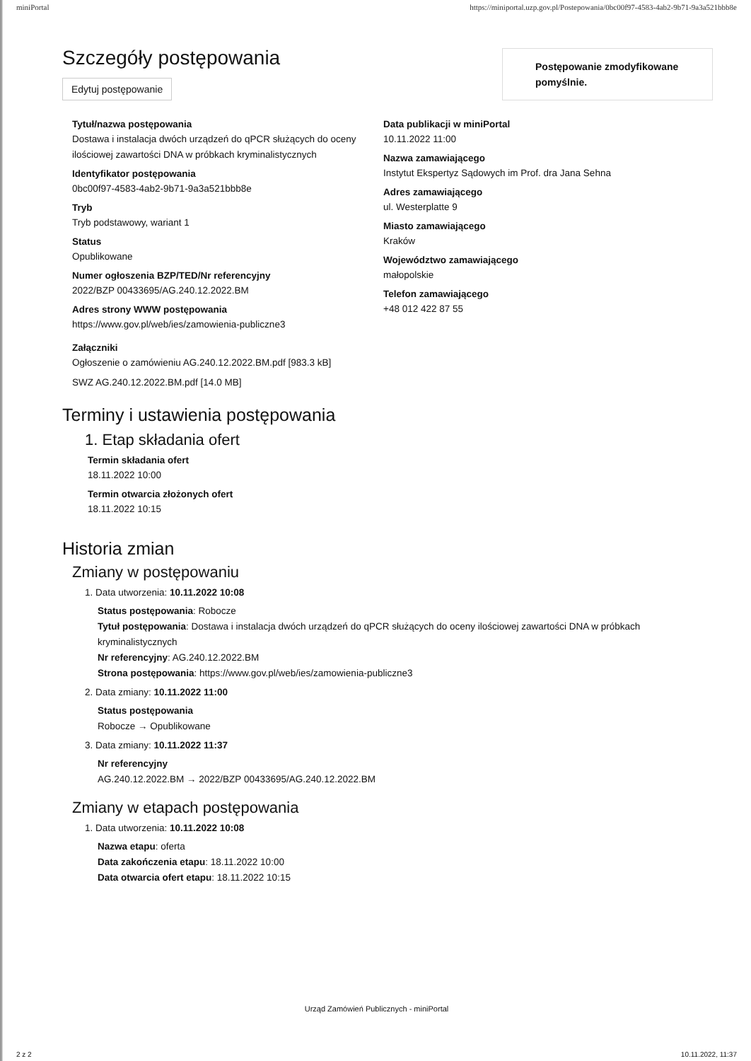miniPortal https://miniportal.uzp.gov.pl/Postepowania/0bc00f97-4583-4ab2-9b71-9a3a521bbb8e
Postępowanie zmodyfikowane pomyślnie.
Szczegóły postępowania
Edytuj postępowanie
Tytuł/nazwa postępowania
Dostawa i instalacja dwóch urządzeń do qPCR służących do oceny ilościowej zawartości DNA w próbkach kryminalistycznych
Identyfikator postępowania
0bc00f97-4583-4ab2-9b71-9a3a521bbb8e
Tryb
Tryb podstawowy, wariant 1
Status
Opublikowane
Numer ogłoszenia BZP/TED/Nr referencyjny
2022/BZP 00433695/AG.240.12.2022.BM
Adres strony WWW postępowania
https://www.gov.pl/web/ies/zamowienia-publiczne3
Załączniki
Ogłoszenie o zamówieniu AG.240.12.2022.BM.pdf [983.3 kB]
SWZ AG.240.12.2022.BM.pdf [14.0 MB]
Data publikacji w miniPortal
10.11.2022 11:00
Nazwa zamawiającego
Instytut Ekspertyz Sądowych im Prof. dra Jana Sehna
Adres zamawiającego
ul. Westerplatte 9
Miasto zamawiającego
Kraków
Województwo zamawiającego
małopolskie
Telefon zamawiającego
+48 012 422 87 55
Terminy i ustawienia postępowania
1. Etap składania ofert
Termin składania ofert
18.11.2022 10:00
Termin otwarcia złożonych ofert
18.11.2022 10:15
Historia zmian
Zmiany w postępowaniu
1. Data utworzenia: 10.11.2022 10:08
Status postępowania: Robocze
Tytuł postępowania: Dostawa i instalacja dwóch urządzeń do qPCR służących do oceny ilościowej zawartości DNA w próbkach kryminalistycznych
Nr referencyjny: AG.240.12.2022.BM
Strona postępowania: https://www.gov.pl/web/ies/zamowienia-publiczne3
2. Data zmiany: 10.11.2022 11:00
Status postępowania
Robocze → Opublikowane
3. Data zmiany: 10.11.2022 11:37
Nr referencyjny
AG.240.12.2022.BM → 2022/BZP 00433695/AG.240.12.2022.BM
Zmiany w etapach postępowania
1. Data utworzenia: 10.11.2022 10:08
Nazwa etapu: oferta
Data zakończenia etapu: 18.11.2022 10:00
Data otwarcia ofert etapu: 18.11.2022 10:15
Urząd Zamówień Publicznych - miniPortal
2 z 2 10.11.2022, 11:37